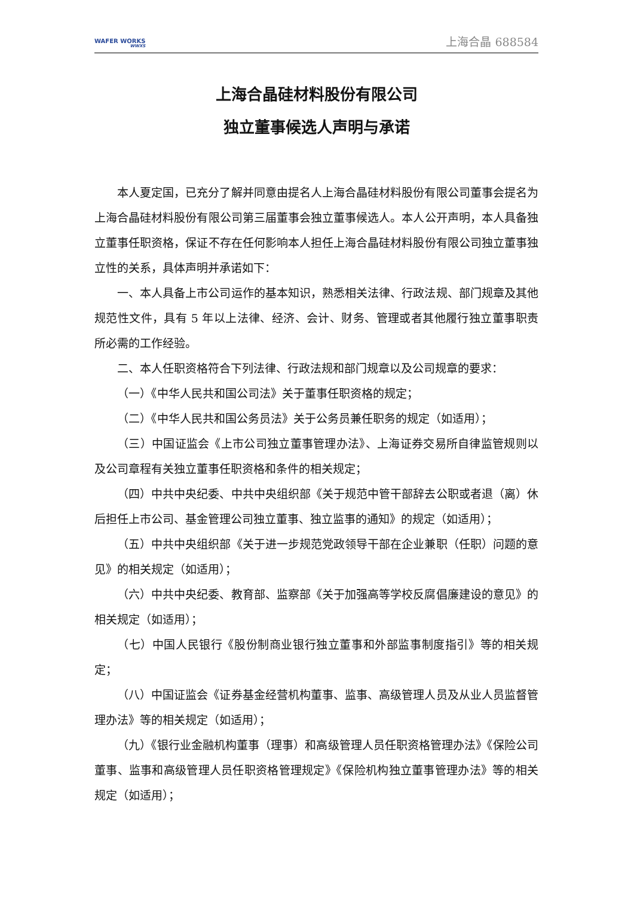WAFER WORKS
WWXS
上海合晶 688584
上海合晶硅材料股份有限公司
独立董事候选人声明与承诺
本人夏定国，已充分了解并同意由提名人上海合晶硅材料股份有限公司董事会提名为上海合晶硅材料股份有限公司第三届董事会独立董事候选人。本人公开声明，本人具备独立董事任职资格，保证不存在任何影响本人担任上海合晶硅材料股份有限公司独立董事独立性的关系，具体声明并承诺如下：
一、本人具备上市公司运作的基本知识，熟悉相关法律、行政法规、部门规章及其他规范性文件，具有 5 年以上法律、经济、会计、财务、管理或者其他履行独立董事职责所必需的工作经验。
二、本人任职资格符合下列法律、行政法规和部门规章以及公司规章的要求：
（一）《中华人民共和国公司法》关于董事任职资格的规定；
（二）《中华人民共和国公务员法》关于公务员兼任职务的规定（如适用）；
（三）中国证监会《上市公司独立董事管理办法》、上海证券交易所自律监管规则以及公司章程有关独立董事任职资格和条件的相关规定；
（四）中共中央纪委、中共中央组织部《关于规范中管干部辞去公职或者退（离）休后担任上市公司、基金管理公司独立董事、独立监事的通知》的规定（如适用）；
（五）中共中央组织部《关于进一步规范党政领导干部在企业兼职（任职）问题的意见》的相关规定（如适用）；
（六）中共中央纪委、教育部、监察部《关于加强高等学校反腐倡廉建设的意见》的相关规定（如适用）；
（七）中国人民银行《股份制商业银行独立董事和外部监事制度指引》等的相关规定；
（八）中国证监会《证券基金经营机构董事、监事、高级管理人员及从业人员监督管理办法》等的相关规定（如适用）；
（九）《银行业金融机构董事（理事）和高级管理人员任职资格管理办法》《保险公司董事、监事和高级管理人员任职资格管理规定》《保险机构独立董事管理办法》等的相关规定（如适用）；